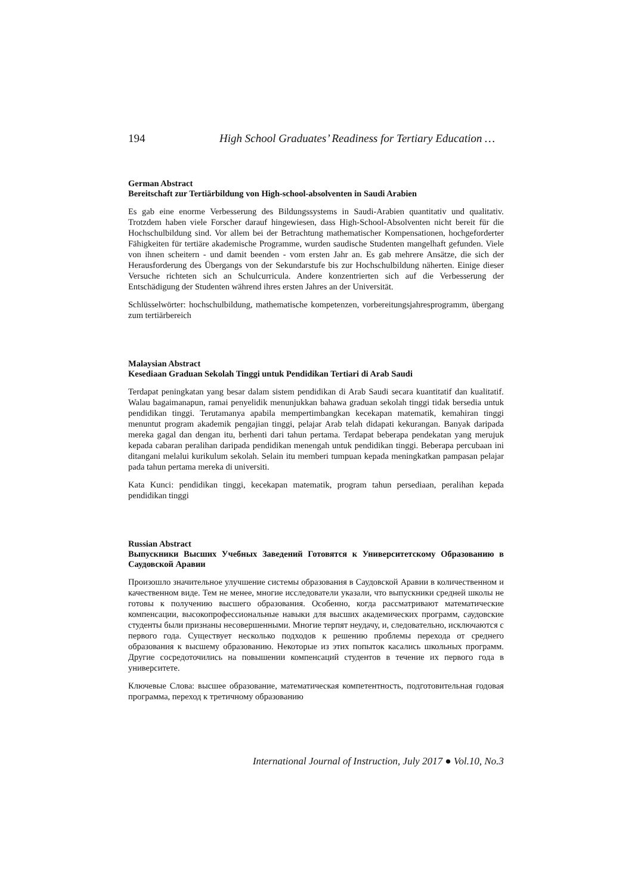194 High School Graduates’ Readiness for Tertiary Education …
German Abstract
Bereitschaft zur Tertiärbildung von High-school-absolventen in Saudi Arabien
Es gab eine enorme Verbesserung des Bildungssystems in Saudi-Arabien quantitativ und qualitativ. Trotzdem haben viele Forscher darauf hingewiesen, dass High-School-Absolventen nicht bereit für die Hochschulbildung sind. Vor allem bei der Betrachtung mathematischer Kompensationen, hochgeforderter Fähigkeiten für tertiäre akademische Programme, wurden saudische Studenten mangelhaft gefunden. Viele von ihnen scheitern - und damit beenden - vom ersten Jahr an. Es gab mehrere Ansätze, die sich der Herausforderung des Übergangs von der Sekundarstufe bis zur Hochschulbildung näherten. Einige dieser Versuche richteten sich an Schulcurricula. Andere konzentrierten sich auf die Verbesserung der Entschädigung der Studenten während ihres ersten Jahres an der Universität.
Schlüsselwörter: hochschulbildung, mathematische kompetenzen, vorbereitungsjahresprogramm, übergang zum tertiärbereich
Malaysian Abstract
Kesediaan Graduan Sekolah Tinggi untuk Pendidikan Tertiari di Arab Saudi
Terdapat peningkatan yang besar dalam sistem pendidikan di Arab Saudi secara kuantitatif dan kualitatif. Walau bagaimanapun, ramai penyelidik menunjukkan bahawa graduan sekolah tinggi tidak bersedia untuk pendidikan tinggi. Terutamanya apabila mempertimbangkan kecekapan matematik, kemahiran tinggi menuntut program akademik pengajian tinggi, pelajar Arab telah didapati kekurangan. Banyak daripada mereka gagal dan dengan itu, berhenti dari tahun pertama. Terdapat beberapa pendekatan yang merujuk kepada cabaran peralihan daripada pendidikan menengah untuk pendidikan tinggi. Beberapa percubaan ini ditangani melalui kurikulum sekolah. Selain itu memberi tumpuan kepada meningkatkan pampasan pelajar pada tahun pertama mereka di universiti.
Kata Kunci: pendidikan tinggi, kecekapan matematik, program tahun persediaan, peralihan kepada pendidikan tinggi
Russian Abstract
Выпускники Высших Учебных Заведений Готовятся к Университетскому Образованию в Саудовской Аравии
Произошло значительное улучшение системы образования в Саудовской Аравии в количественном и качественном виде. Тем не менее, многие исследователи указали, что выпускники средней школы не готовы к получению высшего образования. Особенно, когда рассматривают математические компенсации, высокопрофессиональные навыки для высших академических программ, саудовские студенты были признаны несовершенными. Многие терпят неудачу, и, следовательно, исключаются с первого года. Существует несколько подходов к решению проблемы перехода от среднего образования к высшему образованию. Некоторые из этих попыток касались школьных программ. Другие сосредоточились на повышении компенсаций студентов в течение их первого года в университете.
Ключевые Слова: высшее образование, математическая компетентность, подготовительная годовая программа, переход к третичному образованию
International Journal of Instruction, July 2017 ● Vol.10, No.3